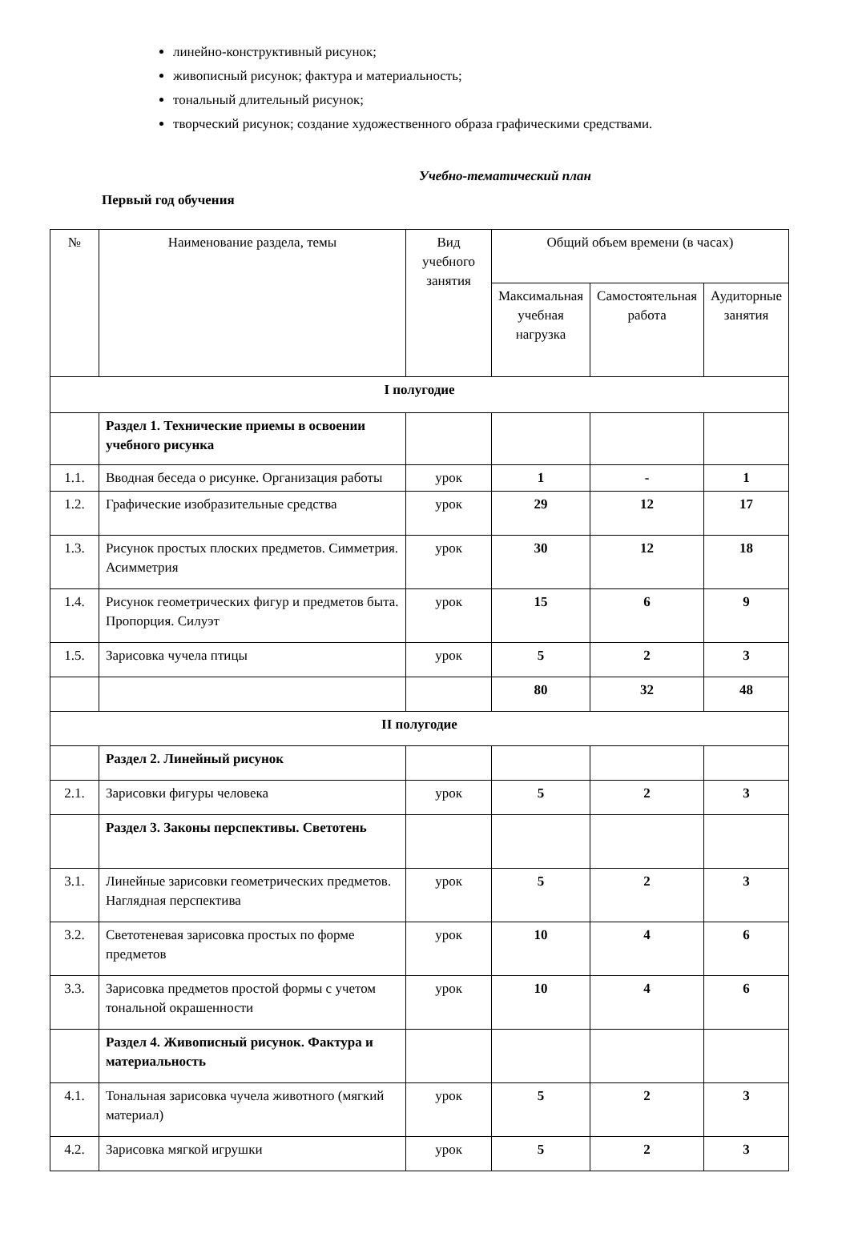линейно-конструктивный рисунок;
живописный рисунок; фактура и материальность;
тональный длительный рисунок;
творческий рисунок; создание художественного образа графическими средствами.
Учебно-тематический план
Первый год обучения
| № | Наименование раздела, темы | Вид учебного занятия | Общий объем времени (в часах) | | |
| | | | Максимальная учебная нагрузка | Самостоятельная работа | Аудиторные занятия |
| I полугодие | | | | | |
| | Раздел 1. Технические приемы в освоении учебного рисунка | | | | |
| 1.1. | Вводная беседа о рисунке. Организация работы | урок | 1 | - | 1 |
| 1.2. | Графические изобразительные средства | урок | 29 | 12 | 17 |
| 1.3. | Рисунок простых плоских предметов. Симметрия. Асимметрия | урок | 30 | 12 | 18 |
| 1.4. | Рисунок геометрических фигур и предметов быта. Пропорция. Силуэт | урок | 15 | 6 | 9 |
| 1.5. | Зарисовка чучела птицы | урок | 5 | 2 | 3 |
| | | | 80 | 32 | 48 |
| II полугодие | | | | | |
| | Раздел 2. Линейный рисунок | | | | |
| 2.1. | Зарисовки фигуры человека | урок | 5 | 2 | 3 |
| | Раздел 3. Законы перспективы. Светотень | | | | |
| 3.1. | Линейные зарисовки геометрических предметов. Наглядная перспектива | урок | 5 | 2 | 3 |
| 3.2. | Светотеневая зарисовка простых по форме предметов | урок | 10 | 4 | 6 |
| 3.3. | Зарисовка предметов простой формы с учетом тональной окрашенности | урок | 10 | 4 | 6 |
| | Раздел 4. Живописный рисунок. Фактура и материальность | | | | |
| 4.1. | Тональная зарисовка чучела животного (мягкий материал) | урок | 5 | 2 | 3 |
| 4.2. | Зарисовка мягкой игрушки | урок | 5 | 2 | 3 |